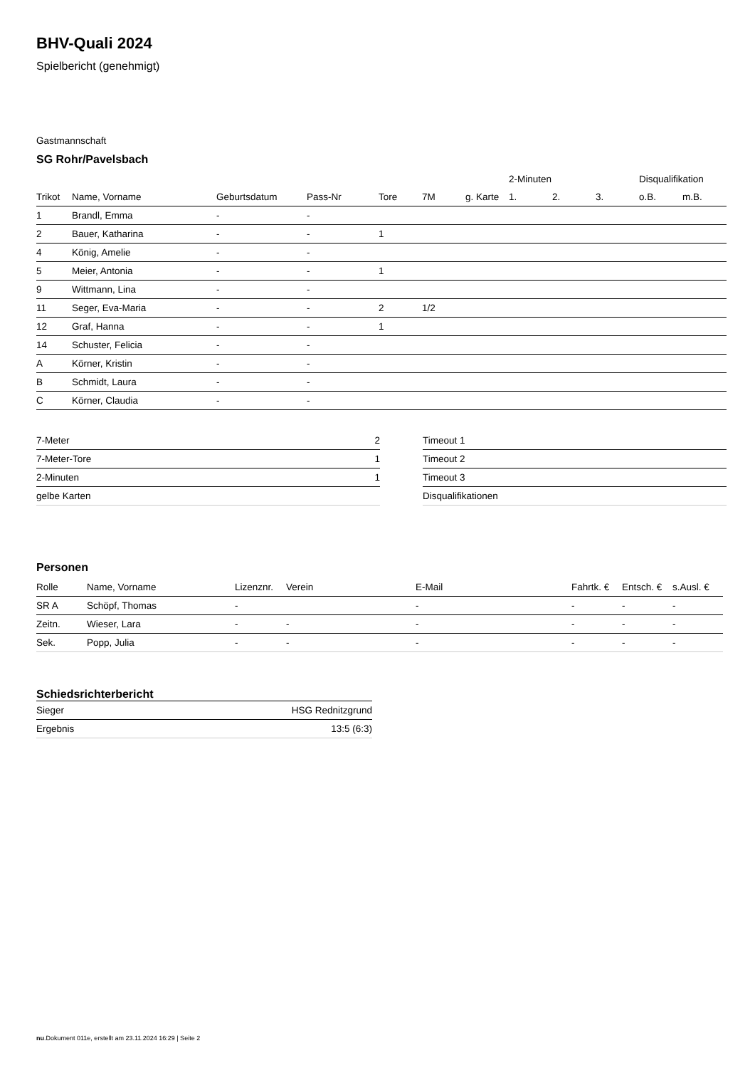BHV-Quali 2024
Spielbericht (genehmigt)
Gastmannschaft
SG Rohr/Pavelsbach
| | | | | | | | 2-Minuten | | | Disqualifikation | |
| --- | --- | --- | --- | --- | --- | --- | --- | --- | --- | --- | --- |
| Trikot | Name, Vorname | Geburtsdatum | Pass-Nr | Tore | 7M | g. Karte | 1. | 2. | 3. | o.B. | m.B. |
| 1 | Brandl, Emma | - | - | | | | | | | | |
| 2 | Bauer, Katharina | - | - | 1 | | | | | | | |
| 4 | König, Amelie | - | - | | | | | | | | |
| 5 | Meier, Antonia | - | - | 1 | | | | | | | |
| 9 | Wittmann, Lina | - | - | | | | | | | | |
| 11 | Seger, Eva-Maria | - | - | 2 | 1/2 | | | | | | |
| 12 | Graf, Hanna | - | - | 1 | | | | | | | |
| 14 | Schuster, Felicia | - | - | | | | | | | | |
| A | Körner, Kristin | - | - | | | | | | | | |
| B | Schmidt, Laura | - | - | | | | | | | | |
| C | Körner, Claudia | - | - | | | | | | | | |
| 7-Meter | 2 |
| 7-Meter-Tore | 1 |
| 2-Minuten | 1 |
| gelbe Karten | |
| Timeout 1 |
| Timeout 2 |
| Timeout 3 |
| Disqualifikationen |
Personen
| Rolle | Name, Vorname | Lizenznr. | Verein | E-Mail | Fahrtk. € | Entsch. € | s.Ausl. € |
| --- | --- | --- | --- | --- | --- | --- | --- |
| SR A | Schöpf, Thomas | - | | - | - | - | - |
| Zeitn. | Wieser, Lara | - | - | - | - | - | - |
| Sek. | Popp, Julia | - | - | - | - | - | - |
Schiedsrichterbericht
| Sieger | HSG Rednitzgrund |
| Ergebnis | 13:5 (6:3) |
nu.Dokument 011e, erstellt am 23.11.2024 16:29 | Seite 2